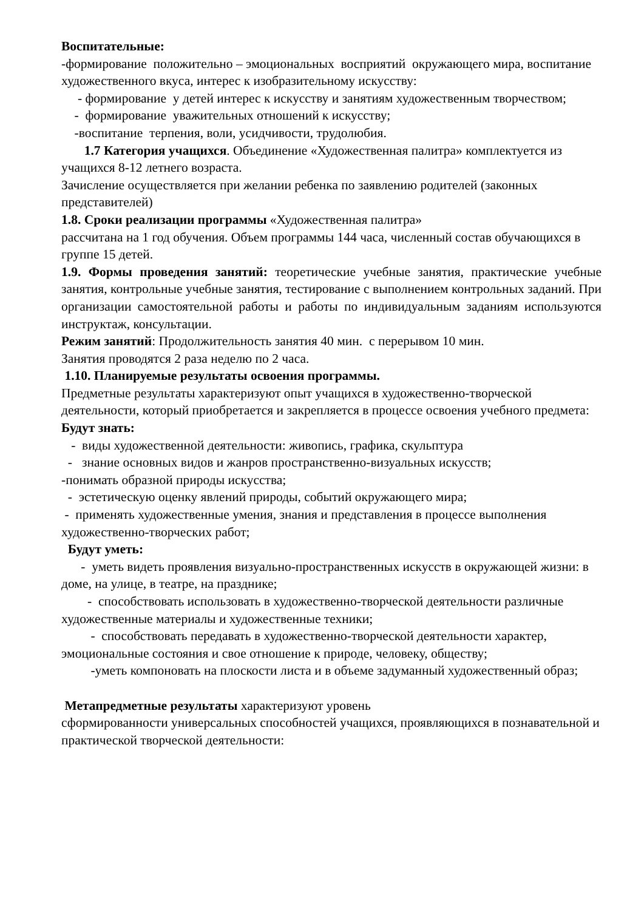Воспитательные:
-формирование положительно – эмоциональных восприятий окружающего мира, воспитание художественного вкуса, интерес к изобразительному искусству:
- формирование у детей интерес к искусству и занятиям художественным творчеством;
- формирование уважительных отношений к искусству;
-воспитание терпения, воли, усидчивости, трудолюбия.
1.7 Категория учащихся. Объединение «Художественная палитра» комплектуется из учащихся 8-12 летнего возраста.
Зачисление осуществляется при желании ребенка по заявлению родителей (законных представителей)
1.8. Сроки реализации программы «Художественная палитра»
рассчитана на 1 год обучения. Объем программы 144 часа, численный состав обучающихся в группе 15 детей.
1.9. Формы проведения занятий: теоретические учебные занятия, практические учебные занятия, контрольные учебные занятия, тестирование с выполнением контрольных заданий. При организации самостоятельной работы и работы по индивидуальным заданиям используются инструктаж, консультации.
Режим занятий: Продолжительность занятия 40 мин. с перерывом 10 мин.
Занятия проводятся 2 раза неделю по 2 часа.
1.10. Планируемые результаты освоения программы.
Предметные результаты характеризуют опыт учащихся в художественно-творческой деятельности, который приобретается и закрепляется в процессе освоения учебного предмета:
Будут знать:
- виды художественной деятельности: живопись, графика, скульптура
- знание основных видов и жанров пространственно-визуальных искусств;
-понимать образной природы искусства;
- эстетическую оценку явлений природы, событий окружающего мира;
- применять художественные умения, знания и представления в процессе выполнения художественно-творческих работ;
Будут уметь:
- уметь видеть проявления визуально-пространственных искусств в окружающей жизни: в доме, на улице, в театре, на празднике;
- способствовать использовать в художественно-творческой деятельности различные художественные материалы и художественные техники;
- способствовать передавать в художественно-творческой деятельности характер, эмоциональные состояния и свое отношение к природе, человеку, обществу;
-уметь компоновать на плоскости листа и в объеме задуманный художественный образ;
Метапредметные результаты характеризуют уровень
сформированности универсальных способностей учащихся, проявляющихся в познавательной и практической творческой деятельности: